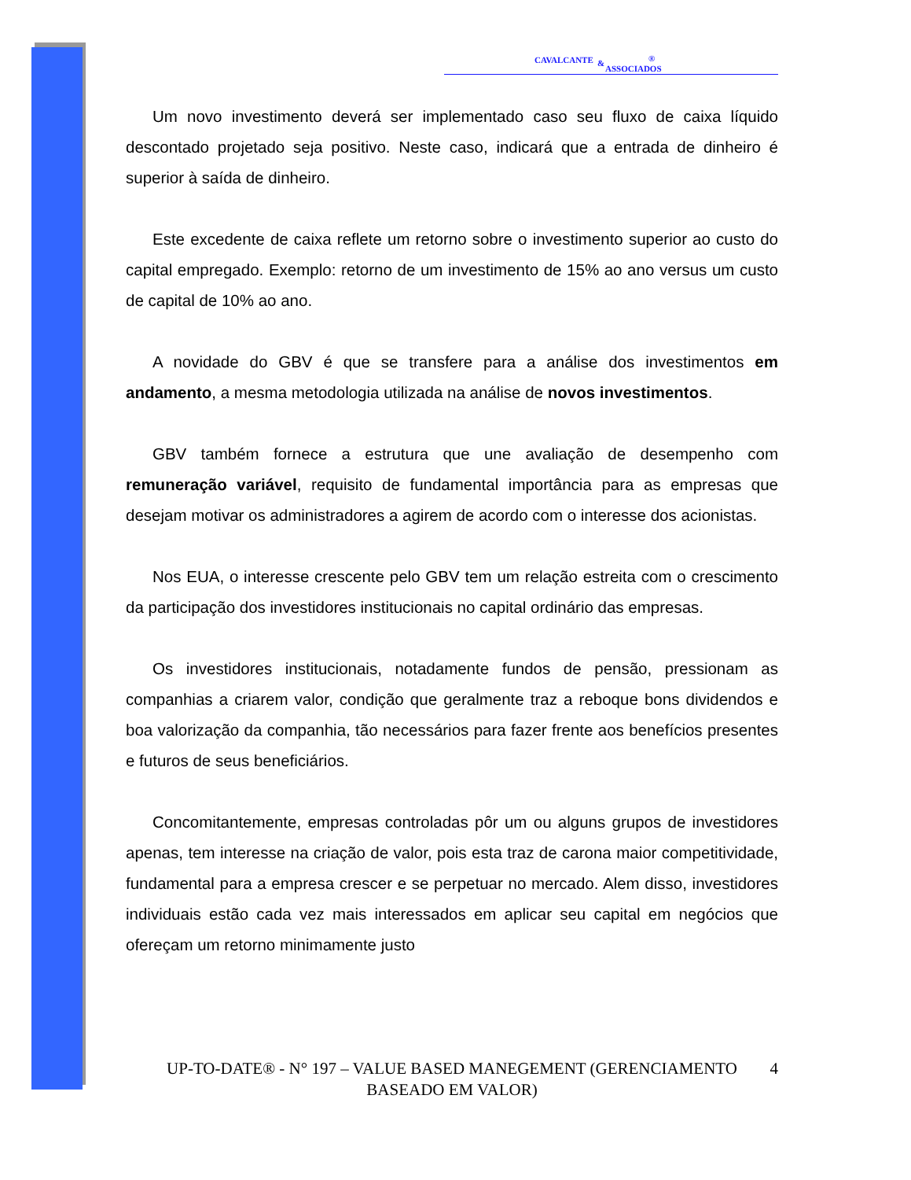CAVALCANTE &
ASSOCIADOS
®
Um novo investimento deverá ser implementado caso seu fluxo de caixa líquido descontado projetado seja positivo. Neste caso, indicará que a entrada de dinheiro é superior à saída de dinheiro.
Este excedente de caixa reflete um retorno sobre o investimento superior ao custo do capital empregado. Exemplo: retorno de um investimento de 15% ao ano versus um custo de capital de 10% ao ano.
A novidade do GBV é que se transfere para a análise dos investimentos em andamento, a mesma metodologia utilizada na análise de novos investimentos.
GBV também fornece a estrutura que une avaliação de desempenho com remuneração variável, requisito de fundamental importância para as empresas que desejam motivar os administradores a agirem de acordo com o interesse dos acionistas.
Nos EUA, o interesse crescente pelo GBV tem um relação estreita com o crescimento da participação dos investidores institucionais no capital ordinário das empresas.
Os investidores institucionais, notadamente fundos de pensão, pressionam as companhias a criarem valor, condição que geralmente traz a reboque bons dividendos e boa valorização da companhia, tão necessários para fazer frente aos benefícios presentes e futuros de seus beneficiários.
Concomitantemente, empresas controladas pôr um ou alguns grupos de investidores apenas, tem interesse na criação de valor, pois esta traz de carona maior competitividade, fundamental para a empresa crescer e se perpetuar no mercado. Alem disso, investidores individuais estão cada vez mais interessados em aplicar seu capital em negócios que ofereçam um retorno minimamente justo
UP-TO-DATE® - N° 197 – VALUE BASED MANEGEMENT (GERENCIAMENTO
BASEADO EM VALOR)
4